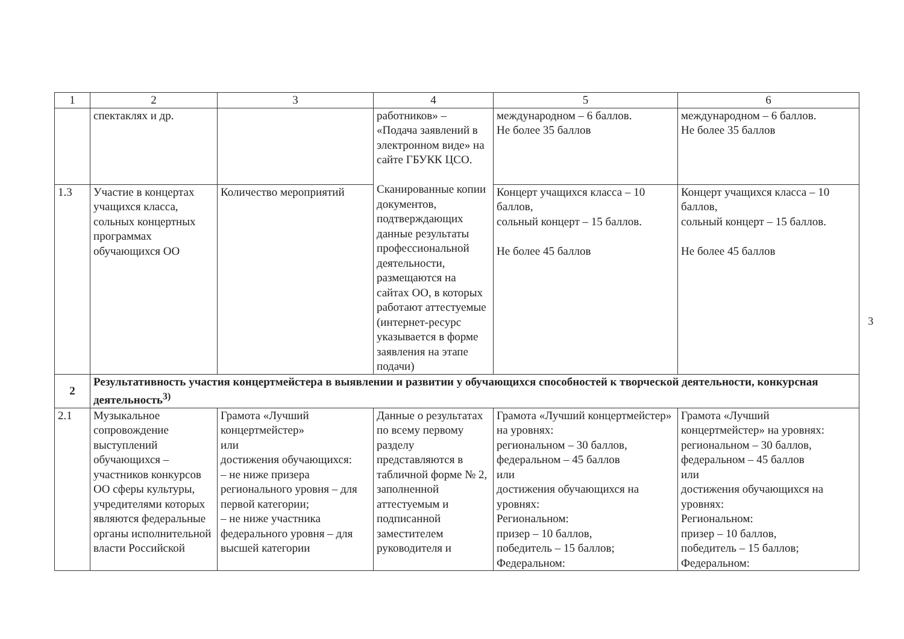| 1 | 2 | 3 | 4 | 5 | 6 |
| --- | --- | --- | --- | --- | --- |
| | спектаклях и др. | | работников» – «Подача заявлений в электронном виде» на сайте ГБУКК ЦСО. Сканированные копии документов, подтверждающих данные результаты профессиональной деятельности, размещаются на сайтах ОО, в которых работают аттестуемые (интернет-ресурс указывается в форме заявления на этапе подачи) | международном – 6 баллов. Не более 35 баллов | международном – 6 баллов. Не более 35 баллов |
| 1.3 | Участие в концертах учащихся класса, сольных концертных программах обучающихся ОО | Количество мероприятий | | Концерт учащихся класса – 10 баллов, сольный концерт – 15 баллов. Не более 45 баллов | Концерт учащихся класса – 10 баллов, сольный концерт – 15 баллов. Не более 45 баллов |
| 2 | Результативность участия концертмейстера в выявлении и развитии у обучающихся способностей к творческой деятельности, конкурсная деятельность<sup>3)</sup> | | | | |
| 2.1 | Музыкальное сопровождение выступлений обучающихся – участников конкурсов ОО сферы культуры, учредителями которых являются федеральные органы исполнительной власти Российской | Грамота «Лучший концертмейстер» или достижения обучающихся: – не ниже призера регионального уровня – для первой категории; – не ниже участника федерального уровня – для высшей категории | Данные о результатах по всему первому разделу представляются в табличной форме № 2, заполненной аттестуемым и подписанной заместителем руководителя и | Грамота «Лучший концертмейстер» на уровнях: региональном – 30 баллов, федеральном – 45 баллов или достижения обучающихся на уровнях: Региональном: призер – 10 баллов, победитель – 15 баллов; Федеральном: | Грамота «Лучший концертмейстер» на уровнях: региональном – 30 баллов, федеральном – 45 баллов или достижения обучающихся на уровнях: Региональном: призер – 10 баллов, победитель – 15 баллов; Федеральном: |
3